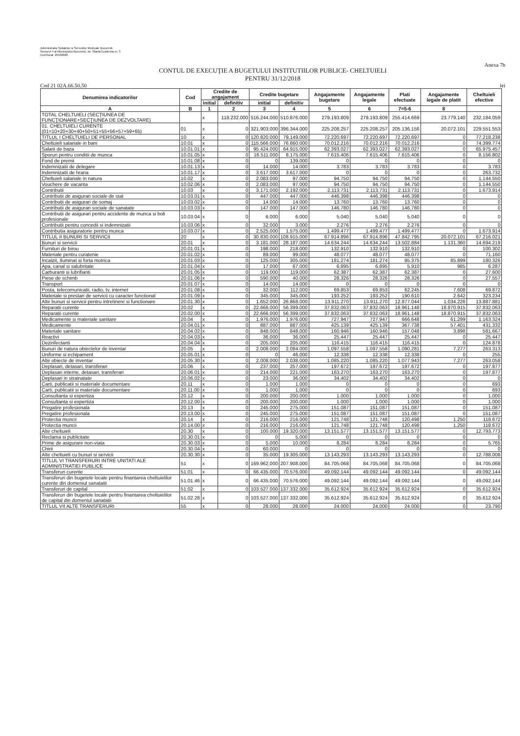Administratia Spitalelor si Serviciilor Medicale Bucuresti
Sectorul 4 al Municipiului Bucuresti, str. Sfanta Ecaterina nr. 3
Cod fiscal: 25502860
Anexa 7b
CONTUL DE EXECUŢIE A BUGETULUI INSTITUTIILOR PUBLICE- CHELTUIELI
PENTRU 31/12/2018
Cod 21 02A.66.50.50 lei
| Denumirea indicatorilor | Cod | Credite de angajament | | Credite bugetare | | Angajamente bugetare | Angajamente legale | Plati efectuate | Angajamente legale de platit | Cheltuieli efective |
| --- | --- | --- | --- | --- | --- | --- | --- | --- | --- | --- |
| | | initial | definitiv | initial | definitiv | | | | | |
| A | B | 1 | 2 | 3 | 4 | 5 | 6 | 7=5-6 | 8 | |
| TOTAL CHELTUIELI (SECŢIUNEA DE FUNCŢIONARE+SECŢIUNEA DE DEZVOLTARE) | | x | 118.232.000 | 516.244.000 | 510.876.000 | 279.193.809 | 279.193.809 | 255.414.669 | 23.779.140 | 232.184.059 |
| 01. CHELTUIELI CURENTE (01=10+20+30+40+50+51+55+56+57+59+65) | 01 | x | 0 | 321.903.000 | 396.344.000 | 225.208.257 | 225.208.257 | 205.136.156 | 20.072.101 | 229.551.553 |
| TITLUL I CHELTUIELI DE PERSONAL | 10 | x | 0 | 120.820.000 | 79.149.000 | 72.220.697 | 72.220.697 | 72.220.697 | 0 | 77.218.238 |
| Cheltuieli salariale in bani | 10.01 | x | 0 | 115.566.000 | 76.860.000 | 70.012.216 | 70.012.216 | 70.012.216 | 0 | 74.399.774 |
| Salarii de baza | 10.01.01 | x | 0 | 95.424.000 | 64.915.000 | 62.393.027 | 62.393.027 | 62.393.027 | 0 | 65.975.457 |
| Sporuri pentru conditii de munca | 10.01.05 | x | 0 | 16.511.000 | 8.175.000 | 7.615.406 | 7.615.406 | 7.615.406 | 0 | 8.156.802 |
| Fond de premii | 10.01.08 | x | 0 | 0 | 139.000 | 0 | 0 | 0 | 0 | 0 |
| Indemnizatii de delegare | 10.01.13 | x | 0 | 14.000 | 14.000 | 3.783 | 3.783 | 3.783 | 0 | 3.783 |
| Indemnizatii de hrana | 10.01.17 | x | 0 | 3.617.000 | 3.617.000 | 0 | 0 | 0 | 0 | 263.732 |
| Cheltuieli salariale in natura | 10.02 | x | 0 | 2.083.000 | 97.000 | 94.750 | 94.750 | 94.750 | 0 | 1.144.550 |
| Vouchere de vacanta | 10.02.06 | x | 0 | 2.083.000 | 97.000 | 94.750 | 94.750 | 94.750 | 0 | 1.144.550 |
| Contributii | 10.03 | x | 0 | 3.171.000 | 2.192.000 | 2.113.731 | 2.113.731 | 2.113.731 | 0 | 1.673.914 |
| Contributii de asigurari sociale de stat | 10.03.01 | x | 0 | 447.000 | 447.000 | 446.398 | 446.398 | 446.398 | 0 | 0 |
| Contributii de asigurari de somaj | 10.03.02 | x | 0 | 14.000 | 14.000 | 13.760 | 13.760 | 13.760 | 0 | 0 |
| Contributii de asigurari sociale de sanatate | 10.03.03 | x | 0 | 147.000 | 147.000 | 146.780 | 146.780 | 146.780 | 0 | 0 |
| Contributii de asigurari pentru accidente de munca si boli profesionale | 10.03.04 | x | 0 | 6.000 | 6.000 | 5.040 | 5.040 | 5.040 | 0 | 0 |
| Contributii pentru concedii si indemnizatii | 10.03.06 | x | 0 | 32.000 | 3.000 | 2.276 | 2.276 | 2.276 | 0 | 0 |
| Contributia asiguratorie pentru munca | 10.03.07 | x | 0 | 2.525.000 | 1.575.000 | 1.499.477 | 1.499.477 | 1.499.477 | 0 | 1.673.914 |
| TITLUL II BUNURI SI SERVICII | 20 | x | 0 | 30.830.000 | 108.915.000 | 67.914.896 | 67.914.896 | 47.842.795 | 20.072.101 | 67.216.021 |
| Bunuri si servicii | 20.01 | x | 0 | 3.181.000 | 28.187.000 | 14.634.244 | 14.634.244 | 13.502.884 | 1.131.360 | 14.694.219 |
| Furnituri de birou | 20.01.01 | x | 0 | 198.000 | 218.000 | 132.910 | 132.910 | 132.910 | 0 | 100.302 |
| Materiale pentru curatenie | 20.01.02 | x | 0 | 89.000 | 99.000 | 48.077 | 48.077 | 48.077 | 0 | 71.160 |
| Incalzit, Iluminat si forta motrica | 20.01.03 | x | 0 | 125.000 | 305.000 | 181.274 | 181.274 | 95.375 | 85.899 | 180.326 |
| Apa, canal si salubritate | 20.01.04 | x | 0 | 17.000 | 67.000 | 6.895 | 6.895 | 5.910 | 985 | 6.287 |
| Carburanti si lubrifianti | 20.01.05 | x | 0 | 119.000 | 119.000 | 62.387 | 62.387 | 62.387 | 0 | 27.600 |
| Piese de schimb | 20.01.06 | x | 0 | 590.000 | 40.000 | 28.326 | 28.326 | 28.326 | 0 | 27.557 |
| Transport | 20.01.07 | x | 0 | 14.000 | 14.000 | 0 | 0 | 0 | 0 | 0 |
| Posta, telecomunicatii, radio, tv, internet | 20.01.08 | x | 0 | 32.000 | 112.000 | 69.853 | 69.853 | 62.245 | 7.608 | 69.872 |
| Materiale si prestari de servicii cu caracter functional | 20.01.09 | x | 0 | 345.000 | 345.000 | 193.252 | 193.252 | 190.610 | 2.642 | 323.234 |
| Alte bunuri si servicii pentru intretinere si functionare | 20.01.30 | x | 0 | 1.652.000 | 26.868.000 | 13.911.270 | 13.911.270 | 12.877.044 | 1.034.226 | 13.887.881 |
| Reparatii curente | 20.02 | x | 0 | 22.666.000 | 56.399.000 | 37.832.063 | 37.832.063 | 18.961.148 | 18.870.915 | 37.832.063 |
| Reparatii curente | 20.02.00 | x | 0 | 22.666.000 | 56.399.000 | 37.832.063 | 37.832.063 | 18.961.148 | 18.870.915 | 37.832.063 |
| Medicamente si materiale sanitare | 20.04 | x | 0 | 1.976.000 | 1.976.000 | 727.947 | 727.947 | 666.648 | 61.299 | 1.163.324 |
| Medicamente | 20.04.01 | x | 0 | 887.000 | 887.000 | 425.139 | 425.139 | 367.738 | 57.401 | 431.332 |
| Materiale sanitare | 20.04.02 | x | 0 | 848.000 | 848.000 | 160.946 | 160.946 | 157.048 | 3.898 | 581.667 |
| Reactivi | 20.04.03 | x | 0 | 36.000 | 36.000 | 25.447 | 25.447 | 25.447 | 0 | 25.447 |
| Dezinfectanti | 20.04.04 | x | 0 | 205.000 | 205.000 | 116.415 | 116.415 | 116.415 | 0 | 124.878 |
| Bunuri de natura obiectelor de inventar | 20.05 | x | 0 | 2.008.000 | 2.084.000 | 1.097.558 | 1.097.558 | 1.090.281 | 7.277 | 263.313 |
| Uniforme si echipament | 20.05.01 | x | 0 | 0 | 46.000 | 12.338 | 12.338 | 12.338 | 0 | 255 |
| Alte obiecte de inventar | 20.05.30 | x | 0 | 2.008.000 | 2.038.000 | 1.085.220 | 1.085.220 | 1.077.943 | 7.277 | 263.058 |
| Deplasari, detasari, transferari | 20.06 | x | 0 | 237.000 | 257.000 | 197.672 | 197.672 | 197.672 | 0 | 197.877 |
| Deplasari interne, detasari, transferari | 20.06.01 | x | 0 | 214.000 | 221.000 | 163.270 | 163.270 | 163.270 | 0 | 197.877 |
| Deplasari in strainatate | 20.06.02 | x | 0 | 23.000 | 36.000 | 34.402 | 34.402 | 34.402 | 0 | 0 |
| Carti, publicatii si materiale documentare | 20.11 | x | 0 | 1.000 | 1.000 | 0 | 0 | 0 | 0 | 693 |
| Carti, publicatii si materiale documentare | 20.11.00 | x | 0 | 1.000 | 1.000 | 0 | 0 | 0 | 0 | 693 |
| Consultanta si expertiza | 20.12 | x | 0 | 200.000 | 200.000 | 1.000 | 1.000 | 1.000 | 0 | 1.000 |
| Consultanta si expertiza | 20.12.00 | x | 0 | 200.000 | 200.000 | 1.000 | 1.000 | 1.000 | 0 | 1.000 |
| Pregatire profesionala | 20.13 | x | 0 | 245.000 | 275.000 | 151.087 | 151.087 | 151.087 | 0 | 151.087 |
| Pregatire profesionala | 20.13.00 | x | 0 | 245.000 | 275.000 | 151.087 | 151.087 | 151.087 | 0 | 151.087 |
| Protectia muncii | 20.14 | x | 0 | 216.000 | 216.000 | 121.748 | 121.748 | 120.498 | 1.250 | 118.672 |
| Protectia muncii | 20.14.00 | x | 0 | 216.000 | 216.000 | 121.748 | 121.748 | 120.498 | 1.250 | 118.672 |
| Alte cheltuieli | 20.30 | x | 0 | 100.000 | 19.320.000 | 13.151.577 | 13.151.577 | 13.151.577 | 0 | 12.793.773 |
| Reclama si publicitate | 20.30.01 | x | 0 | 0 | 5.000 | 0 | 0 | 0 | 0 | 0 |
| Prime de asigurare non-viata | 20.30.03 | x | 0 | 5.000 | 10.000 | 8.284 | 8.284 | 8.284 | 0 | 5.765 |
| Chirii | 20.30.04 | x | 0 | 60.000 | 0 | 0 | 0 | 0 | 0 | 0 |
| Alte cheltuieli cu bunuri si servicii | 20.30.30 | x | 0 | 35.000 | 19.305.000 | 13.143.293 | 13.143.293 | 13.143.293 | 0 | 12.788.008 |
| TITLUL VI TRANSFERURI INTRE UNITATI ALE ADMINISTRATIEI PUBLICE | 51 | x | 0 | 169.962.000 | 207.908.000 | 84.705.068 | 84.705.068 | 84.705.068 | 0 | 84.705.068 |
| Transferuri curente | 51.01 | x | 0 | 66.435.000 | 70.576.000 | 49.092.144 | 49.092.144 | 49.092.144 | 0 | 49.092.144 |
| Transferuri din bugetele locale pentru finantarea cheltuielilor curente din domeniul sanatatii | 51.01.46 | x | 0 | 66.435.000 | 70.576.000 | 49.092.144 | 49.092.144 | 49.092.144 | 0 | 49.092.144 |
| Transferuri de capital | 51.02 | x | 0 | 103.527.000 | 137.332.000 | 35.612.924 | 35.612.924 | 35.612.924 | 0 | 35.612.924 |
| Transferuri din bugetele locale pentru finantarea cheltuielilor de capital din domeniul sanatatii | 51.02.28 | x | 0 | 103.527.000 | 137.332.000 | 35.612.924 | 35.612.924 | 35.612.924 | 0 | 35.612.924 |
| TITLUL VII ALTE TRANSFERURI | 55 | x | 0 | 28.000 | 28.000 | 24.000 | 24.000 | 24.000 | 0 | 23.790 |